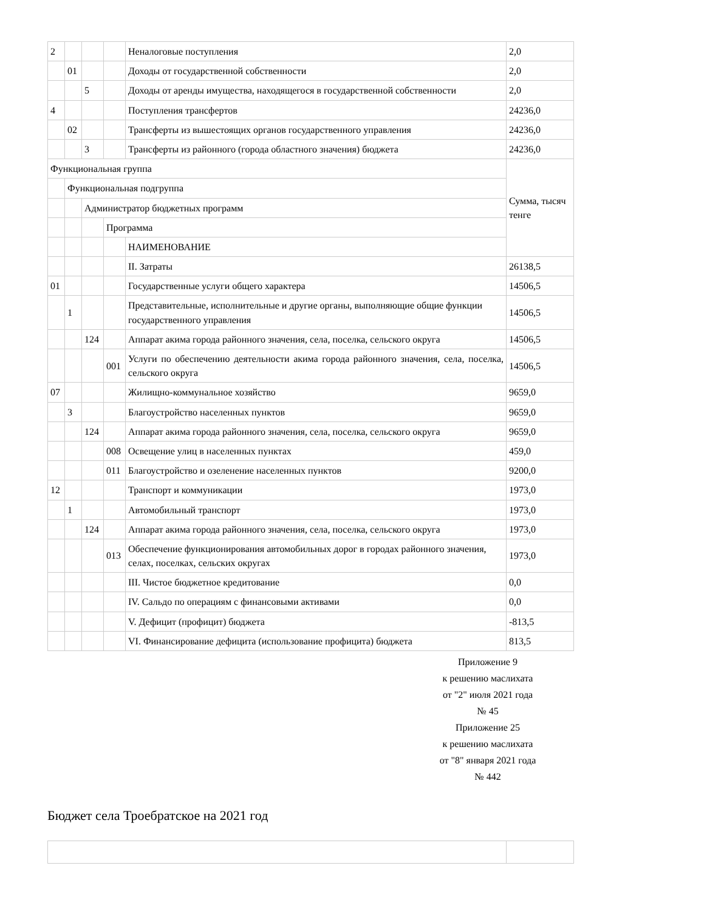| 2 | | | | Неналоговые поступления | 2,0 |
| | 01 | | | Доходы от государственной собственности | 2,0 |
| | | 5 | | Доходы от аренды имущества, находящегося в государственной собственности | 2,0 |
| 4 | | | | Поступления трансфертов | 24236,0 |
| | 02 | | | Трансферты из вышестоящих органов государственного управления | 24236,0 |
| | | 3 | | Трансферты из районного (города областного значения) бюджета | 24236,0 |
| Функциональная группа | | | | | Сумма, тысяч тенге |
| | Функциональная подгруппа | | | | |
| | | Администратор бюджетных программ | | | |
| | | | Программа | | |
| | | | | НАИМЕНОВАНИЕ | |
| | | | | II. Затраты | 26138,5 |
| 01 | | | | Государственные услуги общего характера | 14506,5 |
| | 1 | | | Представительные, исполнительные и другие органы, выполняющие общие функции государственного управления | 14506,5 |
| | | 124 | | Аппарат акима города районного значения, села, поселка, сельского округа | 14506,5 |
| | | | 001 | Услуги по обеспечению деятельности акима города районного значения, села, поселка, сельского округа | 14506,5 |
| 07 | | | | Жилищно-коммунальное хозяйство | 9659,0 |
| | 3 | | | Благоустройство населенных пунктов | 9659,0 |
| | | 124 | | Аппарат акима города районного значения, села, поселка, сельского округа | 9659,0 |
| | | | 008 | Освещение улиц в населенных пунктах | 459,0 |
| | | | 011 | Благоустройство и озеленение населенных пунктов | 9200,0 |
| 12 | | | | Транспорт и коммуникации | 1973,0 |
| | 1 | | | Автомобильный транспорт | 1973,0 |
| | | 124 | | Аппарат акима города районного значения, села, поселка, сельского округа | 1973,0 |
| | | | 013 | Обеспечение функционирования автомобильных дорог в городах районного значения, селах, поселках, сельских округах | 1973,0 |
| | | | | III. Чистое бюджетное кредитование | 0,0 |
| | | | | IV. Сальдо по операциям с финансовыми активами | 0,0 |
| | | | | V. Дефицит (профицит) бюджета | -813,5 |
| | | | | VI. Финансирование дефицита (использование профицита) бюджета | 813,5 |
Приложение 9
к решению маслихата
от "2" июля 2021 года
№ 45
Приложение 25
к решению маслихата
от "8" января 2021 года
№ 442
Бюджет села Троебратское на 2021 год